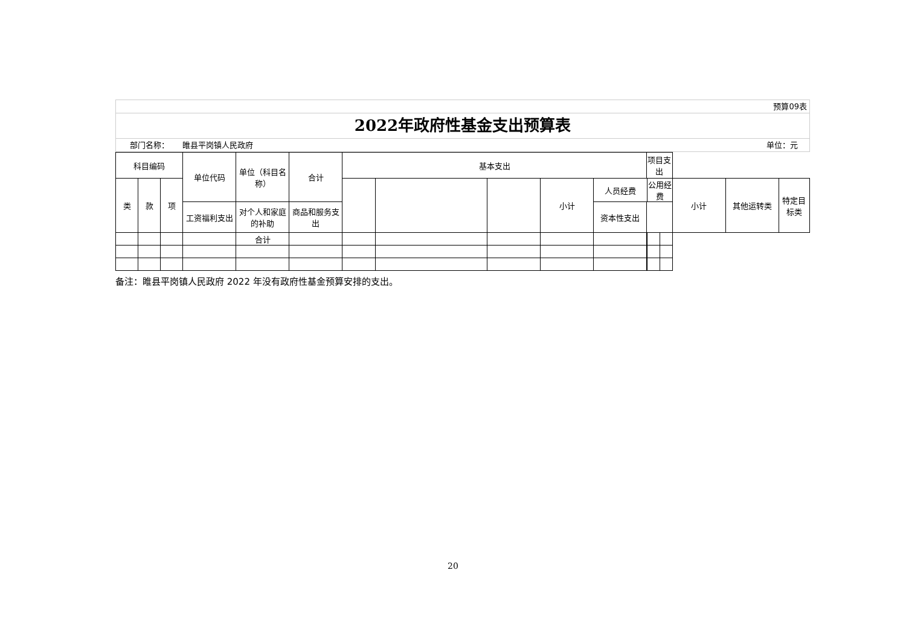预算09表
2022年政府性基金支出预算表
部门名称： 睢县平岗镇人民政府 单位：元
| 科目编码 | | | 单位代码 | 单位（科目名称） | 合计 | 基本支出 | | | | | 项目支出 | | | | | |
| --- | --- | --- | --- | --- | --- | --- | --- | --- | --- | --- | --- | --- | --- | --- | --- | --- |
| 类 | 款 | 项 | | | | | | | 小计 | 人员经费 | | 公用经费 | | 小计 | 其他运转类 | 特定目标类 |
| | | | 工资福利支出 | 对个人和家庭的补助 | 商品和服务支出 | | | | | 资本性支出 | | | | | | |
| | | | | 合计 | | | | | | | | | | | | |
备注：睢县平岗镇人民政府 2022 年没有政府性基金预算安排的支出。
20